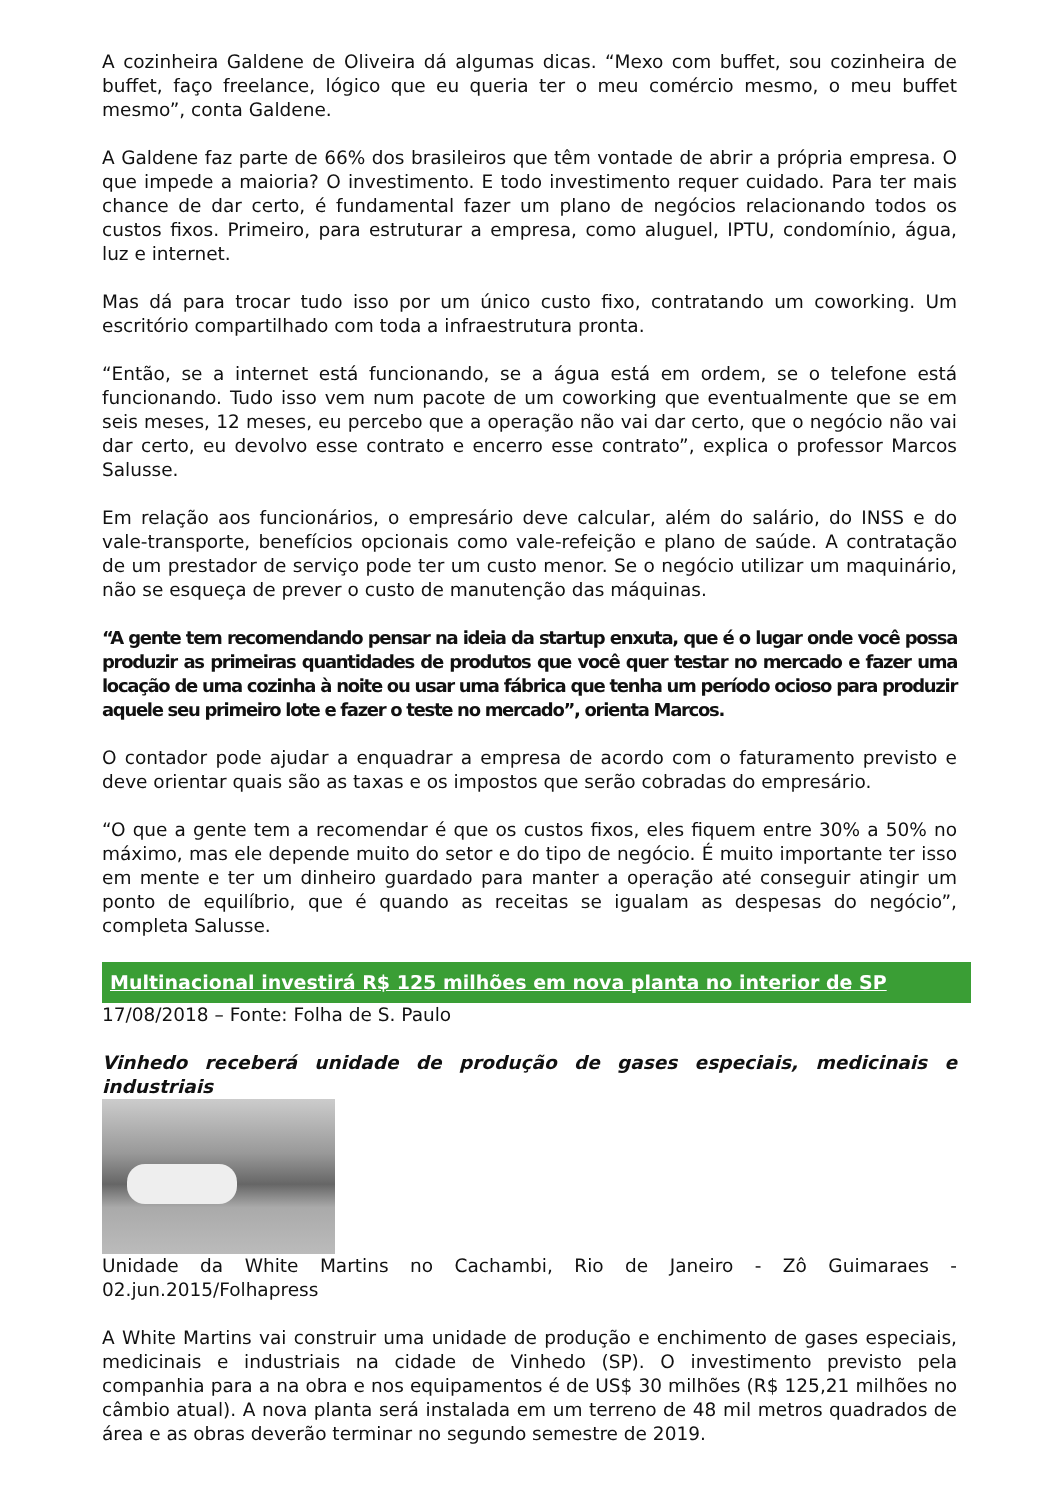A cozinheira Galdene de Oliveira dá algumas dicas. “Mexo com buffet, sou cozinheira de buffet, faço freelance, lógico que eu queria ter o meu comércio mesmo, o meu buffet mesmo”, conta Galdene.
A Galdene faz parte de 66% dos brasileiros que têm vontade de abrir a própria empresa. O que impede a maioria? O investimento. E todo investimento requer cuidado. Para ter mais chance de dar certo, é fundamental fazer um plano de negócios relacionando todos os custos fixos. Primeiro, para estruturar a empresa, como aluguel, IPTU, condomínio, água, luz e internet.
Mas dá para trocar tudo isso por um único custo fixo, contratando um coworking. Um escritório compartilhado com toda a infraestrutura pronta.
“Então, se a internet está funcionando, se a água está em ordem, se o telefone está funcionando. Tudo isso vem num pacote de um coworking que eventualmente que se em seis meses, 12 meses, eu percebo que a operação não vai dar certo, que o negócio não vai dar certo, eu devolvo esse contrato e encerro esse contrato”, explica o professor Marcos Salusse.
Em relação aos funcionários, o empresário deve calcular, além do salário, do INSS e do vale-transporte, benefícios opcionais como vale-refeição e plano de saúde. A contratação de um prestador de serviço pode ter um custo menor. Se o negócio utilizar um maquinário, não se esqueça de prever o custo de manutenção das máquinas.
“A gente tem recomendando pensar na ideia da startup enxuta, que é o lugar onde você possa produzir as primeiras quantidades de produtos que você quer testar no mercado e fazer uma locação de uma cozinha à noite ou usar uma fábrica que tenha um período ocioso para produzir aquele seu primeiro lote e fazer o teste no mercado”, orienta Marcos.
O contador pode ajudar a enquadrar a empresa de acordo com o faturamento previsto e deve orientar quais são as taxas e os impostos que serão cobradas do empresário.
“O que a gente tem a recomendar é que os custos fixos, eles fiquem entre 30% a 50% no máximo, mas ele depende muito do setor e do tipo de negócio. É muito importante ter isso em mente e ter um dinheiro guardado para manter a operação até conseguir atingir um ponto de equilíbrio, que é quando as receitas se igualam as despesas do negócio”, completa Salusse.
Multinacional investirá R$ 125 milhões em nova planta no interior de SP
17/08/2018 – Fonte: Folha de S. Paulo
Vinhedo receberá unidade de produção de gases especiais, medicinais e industriais
Unidade da White Martins no Cachambi, Rio de Janeiro - Zô Guimaraes - 02.jun.2015/Folhapress
A White Martins vai construir uma unidade de produção e enchimento de gases especiais, medicinais e industriais na cidade de Vinhedo (SP). O investimento previsto pela companhia para a na obra e nos equipamentos é de US$ 30 milhões (R$ 125,21 milhões no câmbio atual). A nova planta será instalada em um terreno de 48 mil metros quadrados de área e as obras deverão terminar no segundo semestre de 2019.